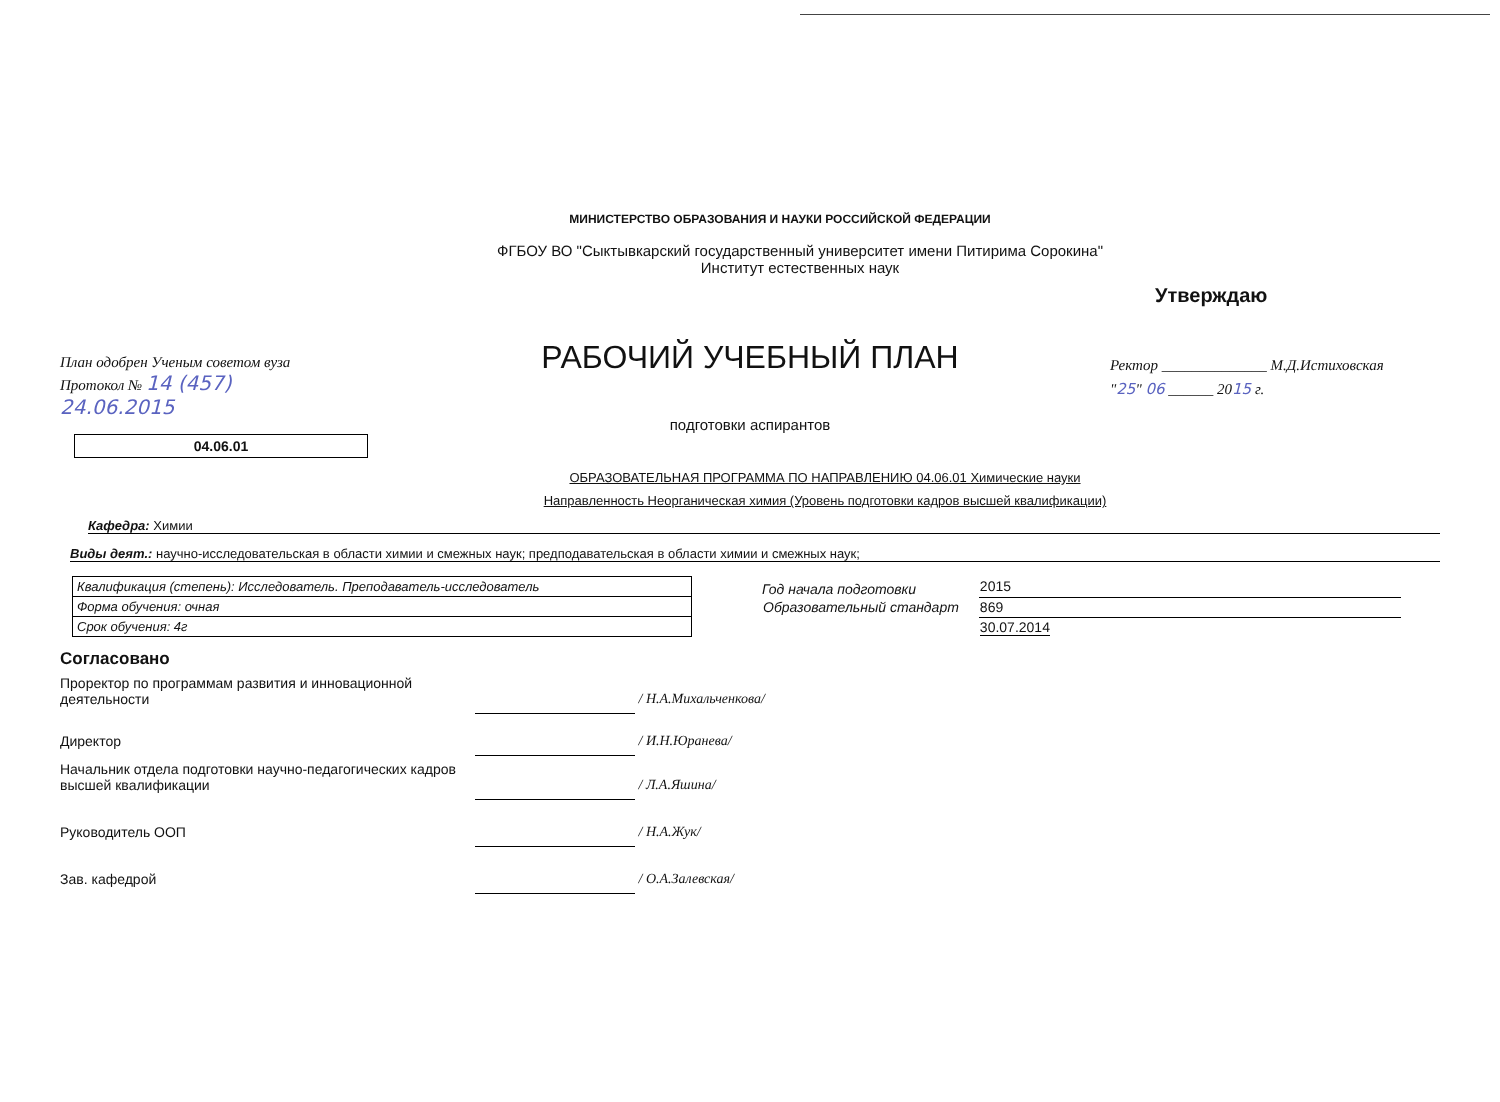МИНИСТЕРСТВО ОБРАЗОВАНИЯ И НАУКИ РОССИЙСКОЙ ФЕДЕРАЦИИ
ФГБОУ ВО "Сыктывкарский государственный университет имени Питирима Сорокина"
Институт естественных наук
План одобрен Ученым советом вуза
Протокол № 14 (457)
24.06.2015
04.06.01
РАБОЧИЙ УЧЕБНЫЙ ПЛАН
подготовки аспирантов
Утверждаю
Ректор ______________ М.Д.Истиховская
"25" 06 ______ 2015 г.
ОБРАЗОВАТЕЛЬНАЯ ПРОГРАММА ПО НАПРАВЛЕНИЮ 04.06.01 Химические науки
Направленность Неорганическая химия (Уровень подготовки кадров высшей квалификации)
Кафедра: Химии
Виды деят.: научно-исследовательская в области химии и смежных наук; предподавательская в области химии и смежных наук;
| Квалификация (степень): Исследователь. Преподаватель-исследователь |
| Форма обучения: очная |
| Срок обучения: 4г |
| Год начала подготовки | 2015 |
| Образовательный стандарт | 869 |
| | 30.07.2014 |
Согласовано
| Проректор по программам развития и инновационной деятельности | | / Н.А.Михальченкова/ |
| Директор | | / И.Н.Юранева/ |
| Начальник отдела подготовки научно-педагогических кадров высшей квалификации | | / Л.А.Яшина/ |
| Руководитель ООП | | / Н.А.Жук/ |
| Зав. кафедрой | | / О.А.Залевская/ |